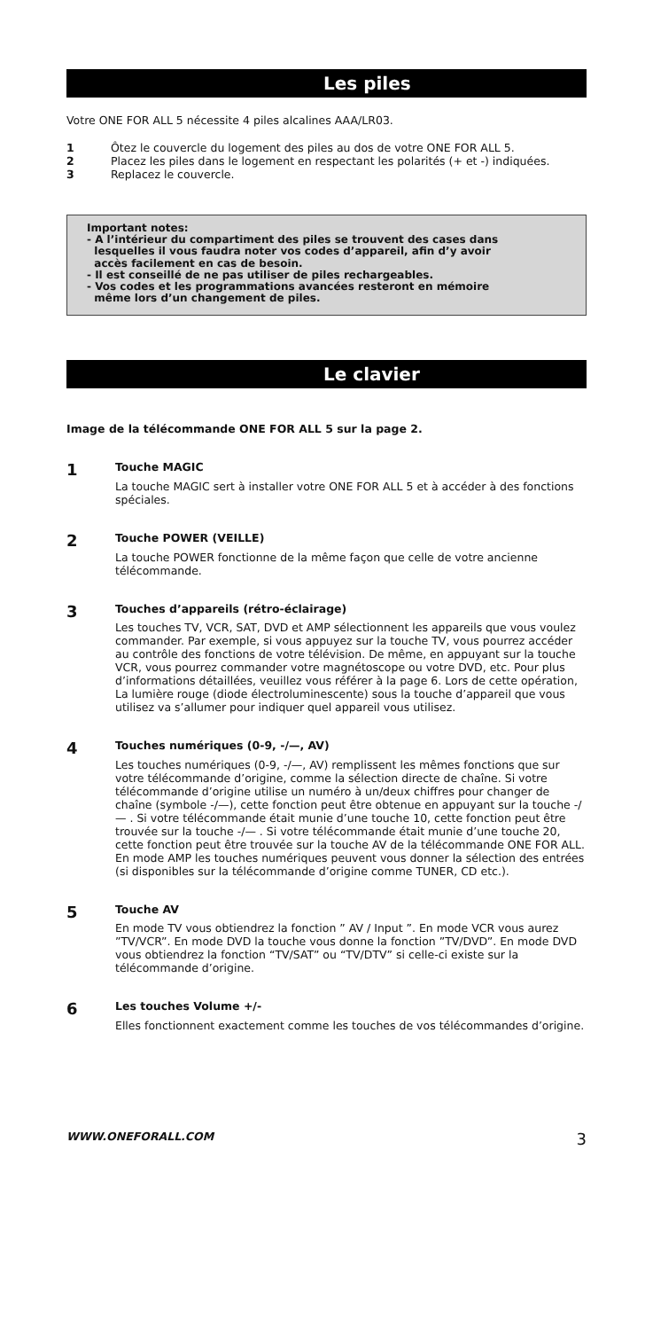Les piles
Votre ONE FOR ALL 5 nécessite 4 piles alcalines AAA/LR03.
1 Ôtez le couvercle du logement des piles au dos de votre ONE FOR ALL 5.
2 Placez les piles dans le logement en respectant les polarités (+ et -) indiquées.
3 Replacez le couvercle.
Important notes:
- A l’intérieur du compartiment des piles se trouvent des cases dans
lesquelles il vous faudra noter vos codes d’appareil, afin d’y avoir
accès facilement en cas de besoin.
- Il est conseillé de ne pas utiliser de piles rechargeables.
- Vos codes et les programmations avancées resteront en mémoire
même lors d’un changement de piles.
Le clavier
Image de la télécommande ONE FOR ALL 5 sur la page 2.
1 Touche MAGIC
La touche MAGIC sert à installer votre ONE FOR ALL 5 et à accéder à des fonctions spéciales.
2 Touche POWER (VEILLE)
La touche POWER fonctionne de la même façon que celle de votre ancienne télécommande.
3 Touches d’appareils (rétro-éclairage)
Les touches TV, VCR, SAT, DVD et AMP sélectionnent les appareils que vous voulez commander. Par exemple, si vous appuyez sur la touche TV, vous pourrez accéder au contrôle des fonctions de votre télévision. De même, en appuyant sur la touche VCR, vous pourrez commander votre magnétoscope ou votre DVD, etc. Pour plus d’informations détaillées, veuillez vous référer à la page 6. Lors de cette opération, La lumière rouge (diode électroluminescente) sous la touche d’appareil que vous utilisez va s’allumer pour indiquer quel appareil vous utilisez.
4 Touches numériques (0-9, -/—, AV)
Les touches numériques (0-9, -/—, AV) remplissent les mêmes fonctions que sur votre télécommande d’origine, comme la sélection directe de chaîne. Si votre télécommande d’origine utilise un numéro à un/deux chiffres pour changer de chaîne (symbole -/—), cette fonction peut être obtenue en appuyant sur la touche -/— . Si votre télécommande était munie d’une touche 10, cette fonction peut être trouvée sur la touche -/— . Si votre télécommande était munie d’une touche 20, cette fonction peut être trouvée sur la touche AV de la télécommande ONE FOR ALL. En mode AMP les touches numériques peuvent vous donner la sélection des entrées (si disponibles sur la télécommande d’origine comme TUNER, CD etc.).
5 Touche AV
En mode TV vous obtiendrez la fonction ” AV / Input ”. En mode VCR vous aurez ”TV/VCR”. En mode DVD la touche vous donne la fonction ”TV/DVD”. En mode DVD vous obtiendrez la fonction “TV/SAT” ou “TV/DTV” si celle-ci existe sur la télécommande d’origine.
6 Les touches Volume +/-
Elles fonctionnent exactement comme les touches de vos télécommandes d’origine.
WWW.ONEFORALL.COM 3